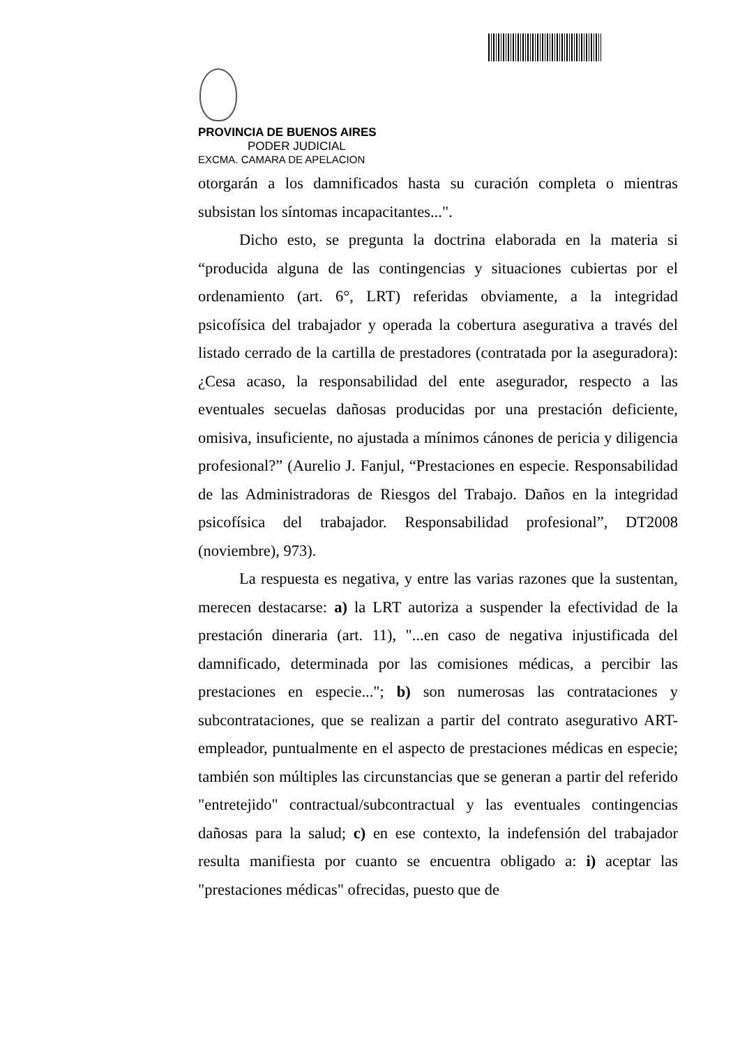PROVINCIA DE BUENOS AIRES
PODER JUDICIAL
EXCMA. CAMARA DE APELACION
otorgarán a los damnificados hasta su curación completa o mientras subsistan los síntomas incapacitantes...".
Dicho esto, se pregunta la doctrina elaborada en la materia si “producida alguna de las contingencias y situaciones cubiertas por el ordenamiento (art. 6°, LRT) referidas obviamente, a la integridad psicofísica del trabajador y operada la cobertura asegurativa a través del listado cerrado de la cartilla de prestadores (contratada por la aseguradora): ¿Cesa acaso, la responsabilidad del ente asegurador, respecto a las eventuales secuelas dañosas producidas por una prestación deficiente, omisiva, insuficiente, no ajustada a mínimos cánones de pericia y diligencia profesional?” (Aurelio J. Fanjul, “Prestaciones en especie. Responsabilidad de las Administradoras de Riesgos del Trabajo. Daños en la integridad psicofísica del trabajador. Responsabilidad profesional”, DT2008 (noviembre), 973).
La respuesta es negativa, y entre las varias razones que la sustentan, merecen destacarse: a) la LRT autoriza a suspender la efectividad de la prestación dineraria (art. 11), "...en caso de negativa injustificada del damnificado, determinada por las comisiones médicas, a percibir las prestaciones en especie..."; b) son numerosas las contrataciones y subcontrataciones, que se realizan a partir del contrato asegurativo ART-empleador, puntualmente en el aspecto de prestaciones médicas en especie; también son múltiples las circunstancias que se generan a partir del referido "entretejido" contractual/subcontractual y las eventuales contingencias dañosas para la salud; c) en ese contexto, la indefensión del trabajador resulta manifiesta por cuanto se encuentra obligado a: i) aceptar las "prestaciones médicas" ofrecidas, puesto que de